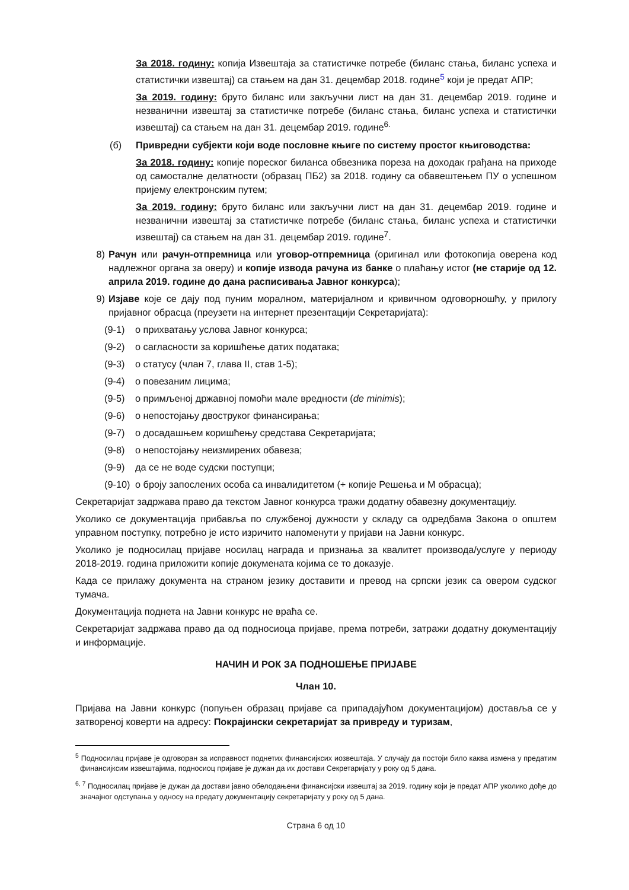За 2018. годину: копија Извештаја за статистичке потребе (биланс стања, биланс успеха и статистички извештај) са стањем на дан 31. децембар 2018. године<sup>5</sup> који је предат АПР;
За 2019. годину: бруто биланс или закључни лист на дан 31. децембар 2019. године и незванични извештај за статистичке потребе (биланс стања, биланс успеха и статистички извештај) са стањем на дан 31. децембар 2019. године<sup>6.</sup>
(б) Привредни субјекти који воде пословне књиге по систему простог књиговодства:
За 2018. годину: копије пореског биланса обвезника пореза на доходак грађана на приходе од самосталне делатности (образац ПБ2) за 2018. годину са обавештењем ПУ о успешном пријему електронским путем;
За 2019. годину: бруто биланс или закључни лист на дан 31. децембар 2019. године и незванични извештај за статистичке потребе (биланс стања, биланс успеха и статистички извештај) са стањем на дан 31. децембар 2019. године<sup>7</sup>.
8) Рачун или рачун-отпремница или уговор-отпремница (оригинал или фотокопија оверена код надлежног органа за оверу) и копије извода рачуна из банке о плаћању истог (не старије од 12. априла 2019. године до дана расписивања Јавног конкурса);
9) Изјаве које се дају под пуним моралном, материјалном и кривичном одговорношћу, у прилогу пријавног обрасца (преузети на интернет презентацији Секретаријата):
(9-1) о прихватању услова Јавног конкурса;
(9-2) о сагласности за коришћење датих података;
(9-3) о статусу (члан 7, глава II, став 1-5);
(9-4) о повезаним лицима;
(9-5) о примљеној државној помоћи мале вредности (de minimis);
(9-6) о непостојању двоструког финансирања;
(9-7) о досадашњем коришћењу средстава Секретаријата;
(9-8) о непостојању неизмирених обавеза;
(9-9) да се не воде судски поступци;
(9-10) о броју запослених особа са инвалидитетом (+ копије Решења и М обрасца);
Секретаријат задржава право да текстом Јавног конкурса тражи додатну обавезну документацију.
Уколико се документација прибавља по службеној дужности у складу са одредбама Закона о општем управном поступку, потребно је исто изричито напоменути у пријави на Јавни конкурс.
Уколико је подносилац пријаве носилац награда и признања за квалитет производа/услуге у периоду 2018-2019. година приложити копије докумената којима се то доказује.
Када се прилажу документа на страном језику доставити и превод на српски језик са овером судског тумача.
Документација поднета на Јавни конкурс не враћа се.
Секретаријат задржава право да од подносиоца пријаве, према потреби, затражи додатну документацију и информације.
НАЧИН И РОК ЗА ПОДНОШЕЊЕ ПРИЈАВЕ
Члан 10.
Пријава на Јавни конкурс (попуњен образац пријаве са припадајућом документацијом) доставља се у затвореној коверти на адресу: Покрајински секретаријат за привреду и туризам,
<sup>5</sup> Подносилац пријаве је одговоран за исправност поднетих финансијксих иозвештаја. У случају да постоји било каква измена у предатим финансијксим извештајима, подносиоц пријаве је дужан да их достави Секретаријату у року од 5 дана.
<sup>6, 7</sup> Подносилац пријаве је дужан да достави јавно обелодањени финансијски извештај за 2019. годину који је предат АПР уколико дође до значајног одступања у односу на предату документацију секретаријату у року од 5 дана.
Страна 6 од 10